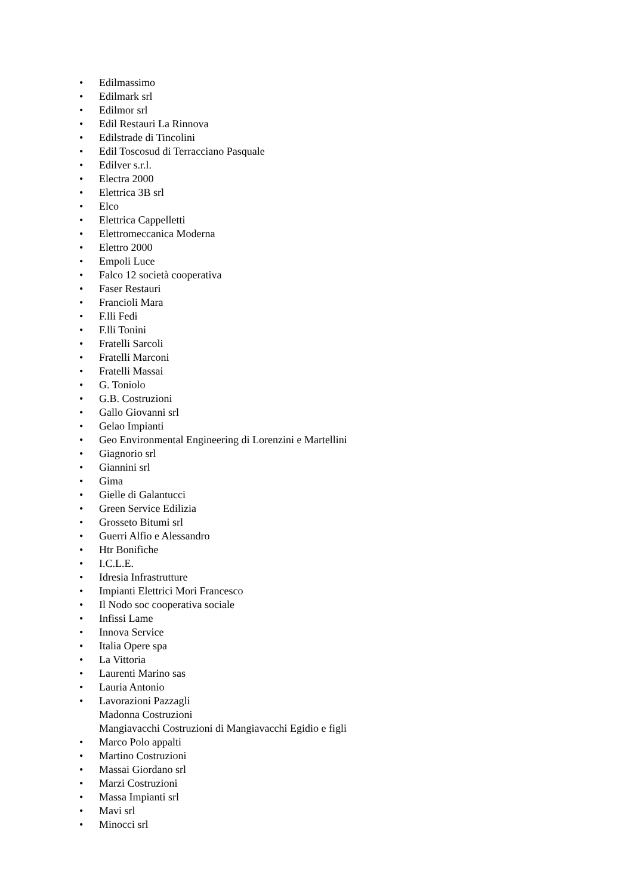• Edilmassimo
• Edilmark srl
• Edilmor srl
• Edil Restauri La Rinnova
• Edilstrade di Tincolini
• Edil Toscosud di Terracciano Pasquale
• Edilver s.r.l.
• Electra 2000
• Elettrica 3B srl
• Elco
• Elettrica Cappelletti
• Elettromeccanica Moderna
• Elettro 2000
• Empoli Luce
• Falco 12 società cooperativa
• Faser Restauri
• Francioli Mara
• F.lli Fedi
• F.lli Tonini
• Fratelli Sarcoli
• Fratelli Marconi
• Fratelli Massai
• G. Toniolo
• G.B. Costruzioni
• Gallo Giovanni srl
• Gelao Impianti
• Geo Environmental Engineering di Lorenzini e Martellini
• Giagnorio srl
• Giannini srl
• Gima
• Gielle di Galantucci
• Green Service Edilizia
• Grosseto Bitumi srl
• Guerri Alfio e Alessandro
• Htr Bonifiche
• I.C.L.E.
• Idresia Infrastrutture
• Impianti Elettrici Mori Francesco
• Il Nodo soc cooperativa sociale
• Infissi Lame
• Innova Service
• Italia Opere spa
• La Vittoria
• Laurenti Marino sas
• Lauria Antonio
• Lavorazioni Pazzagli
Madonna Costruzioni
Mangiavacchi Costruzioni di Mangiavacchi Egidio e figli
• Marco Polo appalti
• Martino Costruzioni
• Massai Giordano srl
• Marzi Costruzioni
• Massa Impianti srl
• Mavi srl
• Minocci srl